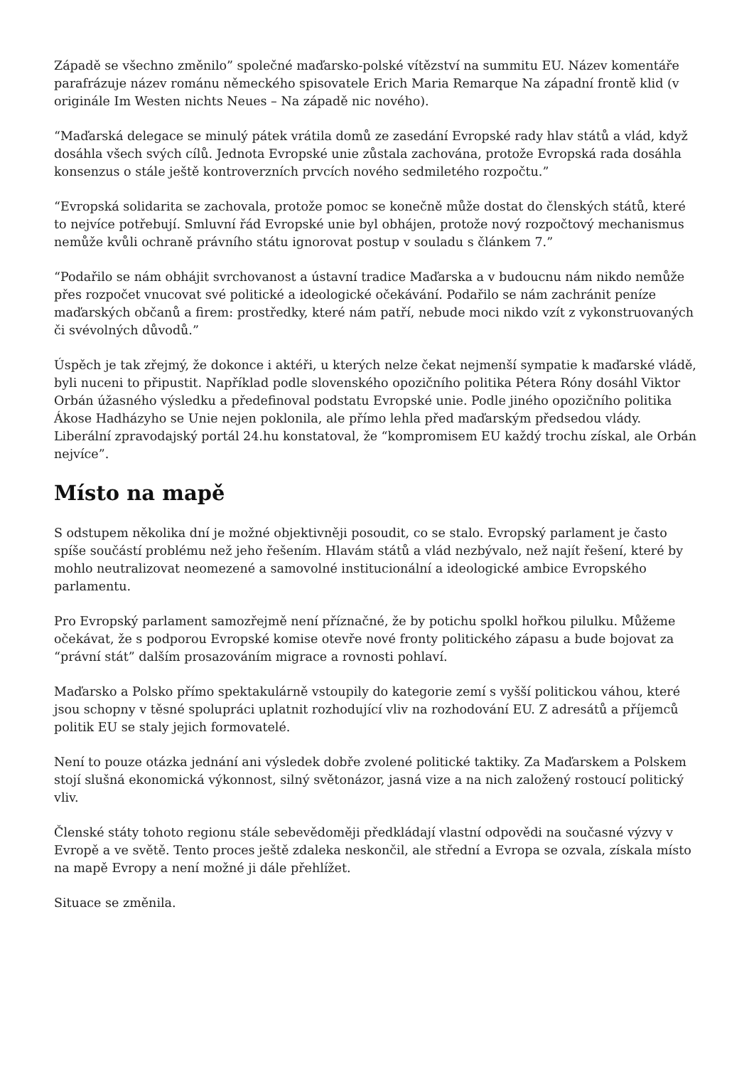Západě se všechno změnilo” společné maďarsko-polské vítězství na summitu EU. Název komentáře parafrázuje název románu německého spisovatele Erich Maria Remarque Na západní frontě klid (v originále Im Westen nichts Neues – Na západě nic nového).
“Maďarská delegace se minulý pátek vrátila domů ze zasedání Evropské rady hlav států a vlád, když dosáhla všech svých cílů. Jednota Evropské unie zůstala zachována, protože Evropská rada dosáhla konsenzus o stále ještě kontroverzních prvcích nového sedmiletého rozpočtu.”
“Evropská solidarita se zachovala, protože pomoc se konečně může dostat do členských států, které to nejvíce potřebují. Smluvní řád Evropské unie byl obhájen, protože nový rozpočtový mechanismus nemůže kvůli ochraně právního státu ignorovat postup v souladu s článkem 7.”
“Podařilo se nám obhájit svrchovanost a ústavní tradice Maďarska a v budoucnu nám nikdo nemůže přes rozpočet vnucovat své politické a ideologické očekávání. Podařilo se nám zachránit peníze maďarských občanů a firem: prostředky, které nám patří, nebude moci nikdo vzít z vykonstruovaných či svévolných důvodů.”
Úspěch je tak zřejmý, že dokonce i aktéři, u kterých nelze čekat nejmenší sympatie k maďarské vládě, byli nuceni to připustit. Například podle slovenského opozičního politika Pétera Róny dosáhl Viktor Orbán úžasného výsledku a předefinoval podstatu Evropské unie. Podle jiného opozičního politika Ákose Hadházyho se Unie nejen poklonila, ale přímo lehla před maďarským předsedou vlády. Liberální zpravodajský portál 24.hu konstatoval, že “kompromisem EU každý trochu získal, ale Orbán nejvíce”.
Místo na mapě
S odstupem několika dní je možné objektivněji posoudit, co se stalo. Evropský parlament je často spíše součástí problému než jeho řešením. Hlavám států a vlád nezbývalo, než najít řešení, které by mohlo neutralizovat neomezené a samovolné institucionální a ideologické ambice Evropského parlamentu.
Pro Evropský parlament samozřejmě není příznačné, že by potichu spolkl hořkou pilulku. Můžeme očekávat, že s podporou Evropské komise otevře nové fronty politického zápasu a bude bojovat za “právní stát” dalším prosazováním migrace a rovnosti pohlaví.
Maďarsko a Polsko přímo spektakulárně vstoupily do kategorie zemí s vyšší politickou váhou, které jsou schopny v těsné spolupráci uplatnit rozhodující vliv na rozhodování EU. Z adresátů a příjemců politik EU se staly jejich formovatelé.
Není to pouze otázka jednání ani výsledek dobře zvolené politické taktiky. Za Maďarskem a Polskem stojí slušná ekonomická výkonnost, silný světonázor, jasná vize a na nich založený rostoucí politický vliv.
Členské státy tohoto regionu stále sebevědoměji předkládají vlastní odpovědi na současné výzvy v Evropě a ve světě. Tento proces ještě zdaleka neskončil, ale střední a Evropa se ozvala, získala místo na mapě Evropy a není možné ji dále přehlížet.
Situace se změnila.